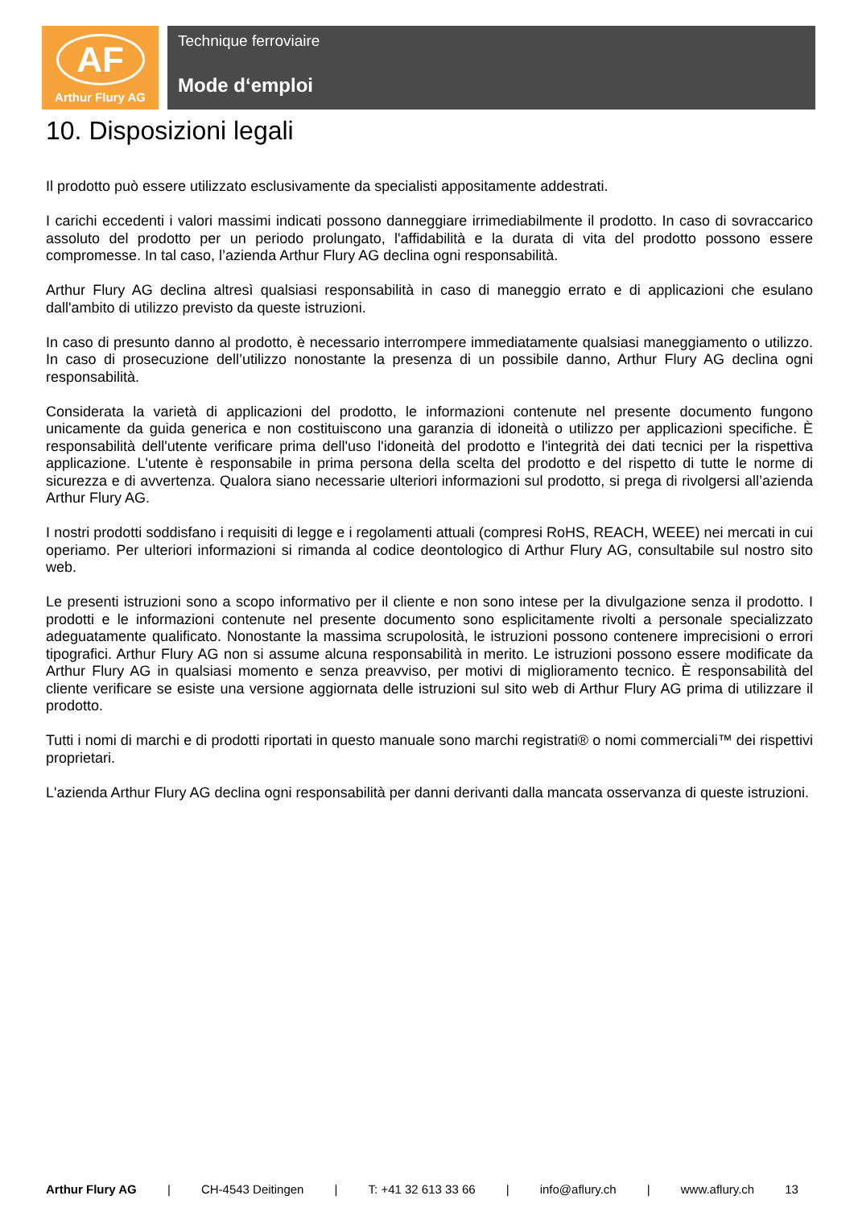AF
Arthur Flury AG
Technique ferroviaire
Mode d‘emploi
10. Disposizioni legali
Il prodotto può essere utilizzato esclusivamente da specialisti appositamente addestrati.
I carichi eccedenti i valori massimi indicati possono danneggiare irrimediabilmente il prodotto. In caso di sovraccarico assoluto del prodotto per un periodo prolungato, l'affidabilità e la durata di vita del prodotto possono essere compromesse. In tal caso, l’azienda Arthur Flury AG declina ogni responsabilità.
Arthur Flury AG declina altresì qualsiasi responsabilità in caso di maneggio errato e di applicazioni che esulano dall'ambito di utilizzo previsto da queste istruzioni.
In caso di presunto danno al prodotto, è necessario interrompere immediatamente qualsiasi maneggiamento o utilizzo. In caso di prosecuzione dell’utilizzo nonostante la presenza di un possibile danno, Arthur Flury AG declina ogni responsabilità.
Considerata la varietà di applicazioni del prodotto, le informazioni contenute nel presente documento fungono unicamente da guida generica e non costituiscono una garanzia di idoneità o utilizzo per applicazioni specifiche. È responsabilità dell'utente verificare prima dell'uso l'idoneità del prodotto e l'integrità dei dati tecnici per la rispettiva applicazione. L'utente è responsabile in prima persona della scelta del prodotto e del rispetto di tutte le norme di sicurezza e di avvertenza. Qualora siano necessarie ulteriori informazioni sul prodotto, si prega di rivolgersi all’azienda Arthur Flury AG.
I nostri prodotti soddisfano i requisiti di legge e i regolamenti attuali (compresi RoHS, REACH, WEEE) nei mercati in cui operiamo. Per ulteriori informazioni si rimanda al codice deontologico di Arthur Flury AG, consultabile sul nostro sito web.
Le presenti istruzioni sono a scopo informativo per il cliente e non sono intese per la divulgazione senza il prodotto. I prodotti e le informazioni contenute nel presente documento sono esplicitamente rivolti a personale specializzato adeguatamente qualificato. Nonostante la massima scrupolosità, le istruzioni possono contenere imprecisioni o errori tipografici. Arthur Flury AG non si assume alcuna responsabilità in merito. Le istruzioni possono essere modificate da Arthur Flury AG in qualsiasi momento e senza preavviso, per motivi di miglioramento tecnico. È responsabilità del cliente verificare se esiste una versione aggiornata delle istruzioni sul sito web di Arthur Flury AG prima di utilizzare il prodotto.
Tutti i nomi di marchi e di prodotti riportati in questo manuale sono marchi registrati® o nomi commerciali™ dei rispettivi proprietari.
L'azienda Arthur Flury AG declina ogni responsabilità per danni derivanti dalla mancata osservanza di queste istruzioni.
Arthur Flury AG | CH-4543 Deitingen | T: +41 32 613 33 66 | info@aflury.ch | www.aflury.ch 13